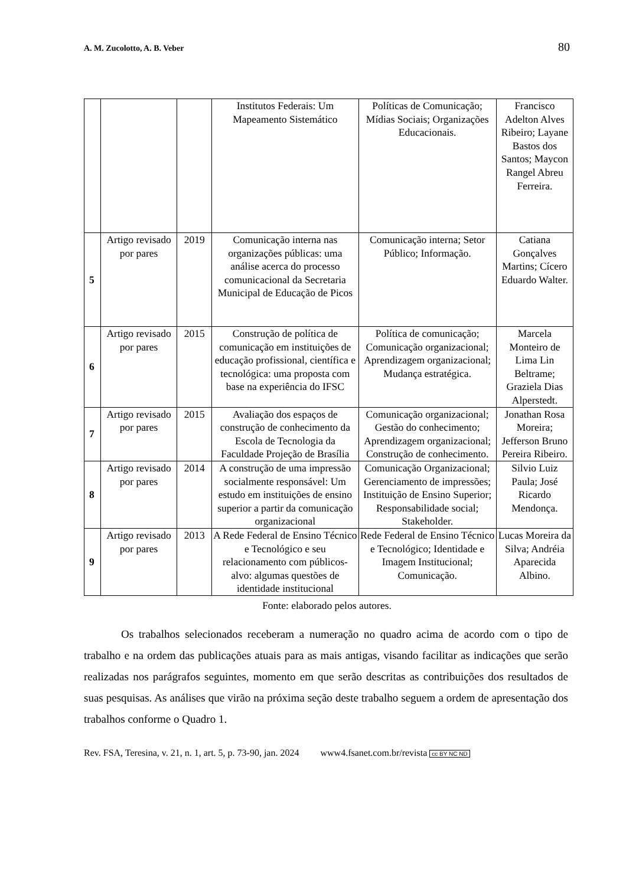A. M. Zucolotto, A. B. Veber 80
| | | | Institutos Federais: Um Mapeamento Sistemático | Políticas de Comunicação; Mídias Sociais; Organizações Educacionais. | Francisco Adelton Alves Ribeiro; Layane Bastos dos Santos; Maycon Rangel Abreu Ferreira. |
| 5 | Artigo revisado por pares | 2019 | Comunicação interna nas organizações públicas: uma análise acerca do processo comunicacional da Secretaria Municipal de Educação de Picos | Comunicação interna; Setor Público; Informação. | Catiana Gonçalves Martins; Cícero Eduardo Walter. |
| 6 | Artigo revisado por pares | 2015 | Construção de política de comunicação em instituições de educação profissional, científica e tecnológica: uma proposta com base na experiência do IFSC | Política de comunicação; Comunicação organizacional; Aprendizagem organizacional; Mudança estratégica. | Marcela Monteiro de Lima Lin Beltrame; Graziela Dias Alperstedt. |
| 7 | Artigo revisado por pares | 2015 | Avaliação dos espaços de construção de conhecimento da Escola de Tecnologia da Faculdade Projeção de Brasília | Comunicação organizacional; Gestão do conhecimento; Aprendizagem organizacional; Construção de conhecimento. | Jonathan Rosa Moreira; Jefferson Bruno Pereira Ribeiro. |
| 8 | Artigo revisado por pares | 2014 | A construção de uma impressão socialmente responsável: Um estudo em instituições de ensino superior a partir da comunicação organizacional | Comunicação Organizacional; Gerenciamento de impressões; Instituição de Ensino Superior; Responsabilidade social; Stakeholder. | Silvio Luiz Paula; José Ricardo Mendonça. |
| 9 | Artigo revisado por pares | 2013 | A Rede Federal de Ensino Técnico e Tecnológico e seu relacionamento com públicos-alvo: algumas questões de identidade institucional | Rede Federal de Ensino Técnico e Tecnológico; Identidade e Imagem Institucional; Comunicação. | Lucas Moreira da Silva; Andréia Aparecida Albino. |
Fonte: elaborado pelos autores.
Os trabalhos selecionados receberam a numeração no quadro acima de acordo com o tipo de trabalho e na ordem das publicações atuais para as mais antigas, visando facilitar as indicações que serão realizadas nos parágrafos seguintes, momento em que serão descritas as contribuições dos resultados de suas pesquisas. As análises que virão na próxima seção deste trabalho seguem a ordem de apresentação dos trabalhos conforme o Quadro 1.
Rev. FSA, Teresina, v. 21, n. 1, art. 5, p. 73-90, jan. 2024 www4.fsanet.com.br/revista cc BY NC ND